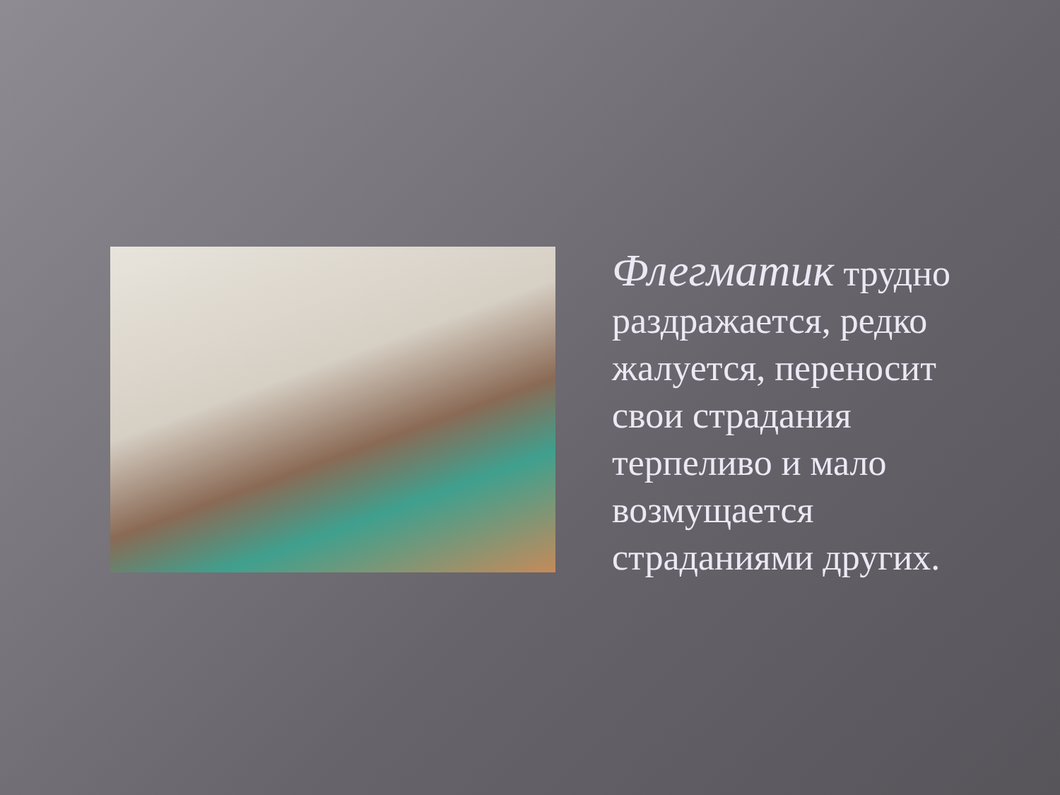Флегматик трудно раздражается, редко жалуется, переносит свои страдания терпеливо и мало возмущается страданиями других.